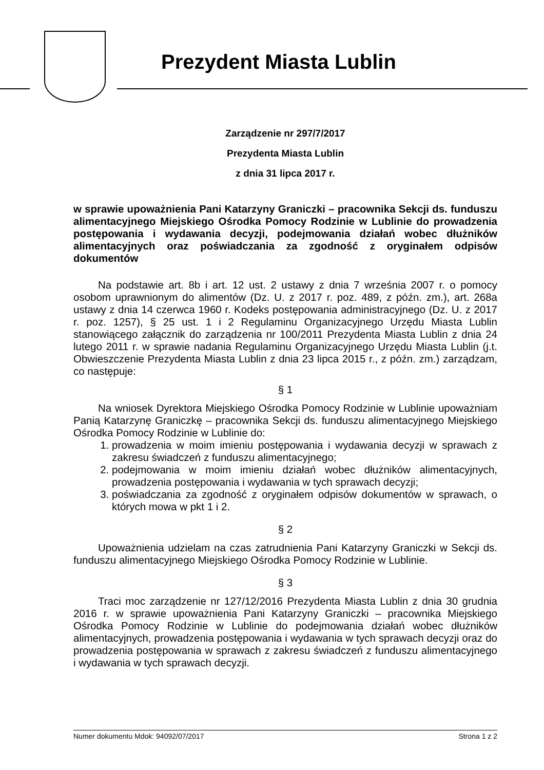Prezydent Miasta Lublin
Zarządzenie nr 297/7/2017
Prezydenta Miasta Lublin
z dnia 31 lipca 2017 r.
w sprawie upoważnienia Pani Katarzyny Graniczki – pracownika Sekcji ds. funduszu alimentacyjnego Miejskiego Ośrodka Pomocy Rodzinie w Lublinie do prowadzenia postępowania i wydawania decyzji, podejmowania działań wobec dłużników alimentacyjnych oraz poświadczania za zgodność z oryginałem odpisów dokumentów
Na podstawie art. 8b i art. 12 ust. 2 ustawy z dnia 7 września 2007 r. o pomocy osobom uprawnionym do alimentów (Dz. U. z 2017 r. poz. 489, z późn. zm.), art. 268a ustawy z dnia 14 czerwca 1960 r. Kodeks postępowania administracyjnego (Dz. U. z 2017 r. poz. 1257), § 25 ust. 1 i 2 Regulaminu Organizacyjnego Urzędu Miasta Lublin stanowiącego załącznik do zarządzenia nr 100/2011 Prezydenta Miasta Lublin z dnia 24 lutego 2011 r. w sprawie nadania Regulaminu Organizacyjnego Urzędu Miasta Lublin (j.t. Obwieszczenie Prezydenta Miasta Lublin z dnia 23 lipca 2015 r., z późn. zm.) zarządzam, co następuje:
§ 1
Na wniosek Dyrektora Miejskiego Ośrodka Pomocy Rodzinie w Lublinie upoważniam Panią Katarzynę Graniczkę – pracownika Sekcji ds. funduszu alimentacyjnego Miejskiego Ośrodka Pomocy Rodzinie w Lublinie do:
1. prowadzenia w moim imieniu postępowania i wydawania decyzji w sprawach z zakresu świadczeń z funduszu alimentacyjnego;
2. podejmowania w moim imieniu działań wobec dłużników alimentacyjnych, prowadzenia postępowania i wydawania w tych sprawach decyzji;
3. poświadczania za zgodność z oryginałem odpisów dokumentów w sprawach, o których mowa w pkt 1 i 2.
§ 2
Upoważnienia udzielam na czas zatrudnienia Pani Katarzyny Graniczki w Sekcji ds. funduszu alimentacyjnego Miejskiego Ośrodka Pomocy Rodzinie w Lublinie.
§ 3
Traci moc zarządzenie nr 127/12/2016 Prezydenta Miasta Lublin z dnia 30 grudnia 2016 r. w sprawie upoważnienia Pani Katarzyny Graniczki – pracownika Miejskiego Ośrodka Pomocy Rodzinie w Lublinie do podejmowania działań wobec dłużników alimentacyjnych, prowadzenia postępowania i wydawania w tych sprawach decyzji oraz do prowadzenia postępowania w sprawach z zakresu świadczeń z funduszu alimentacyjnego i wydawania w tych sprawach decyzji.
Numer dokumentu Mdok: 94092/07/2017 Strona 1 z 2